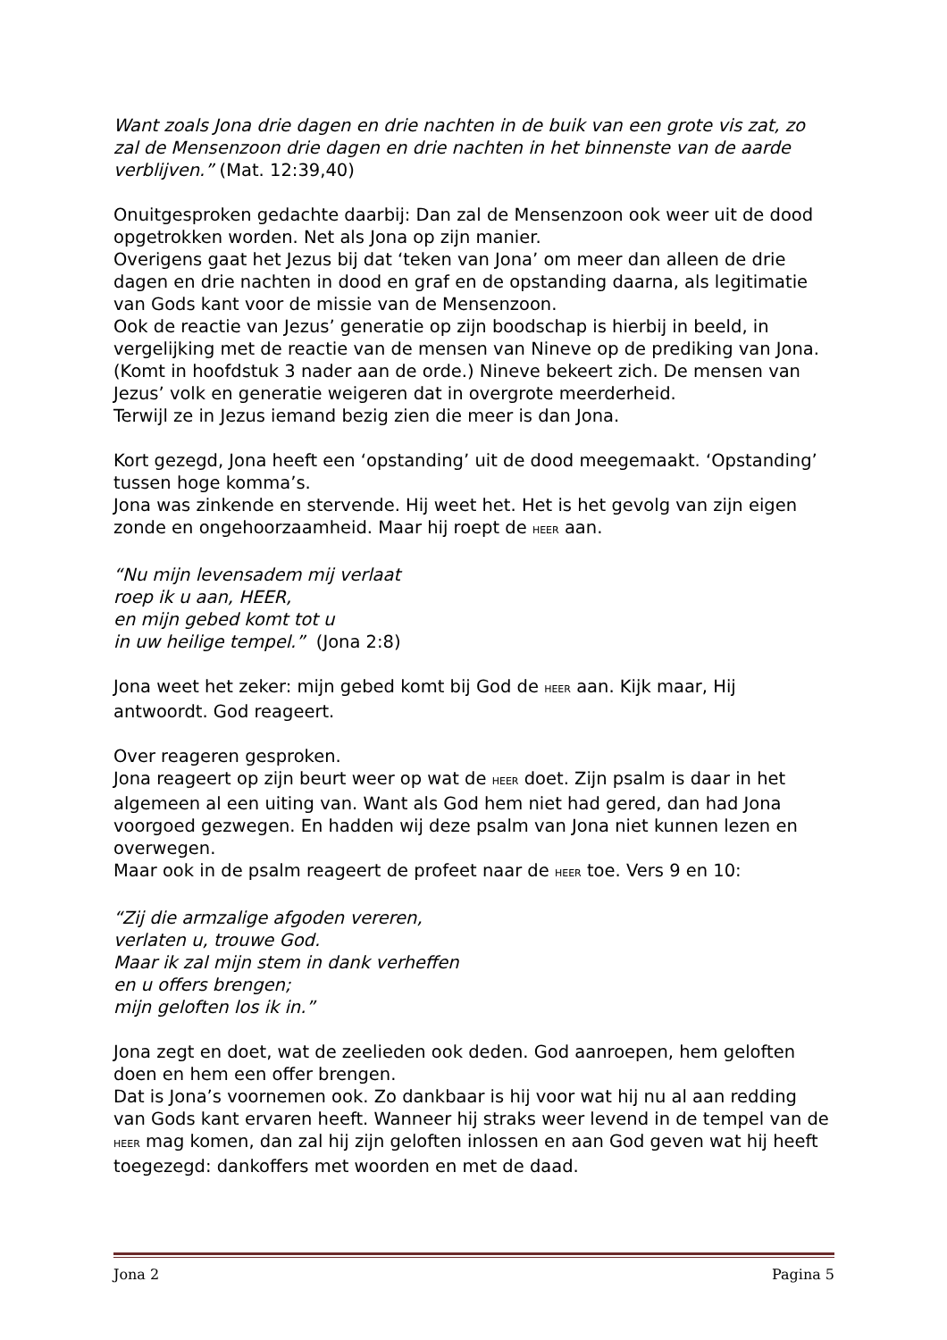Want zoals Jona drie dagen en drie nachten in de buik van een grote vis zat, zo zal de Mensenzoon drie dagen en drie nachten in het binnenste van de aarde verblijven.” (Mat. 12:39,40)
Onuitgesproken gedachte daarbij: Dan zal de Mensenzoon ook weer uit de dood opgetrokken worden. Net als Jona op zijn manier.
Overigens gaat het Jezus bij dat ‘teken van Jona’ om meer dan alleen de drie dagen en drie nachten in dood en graf en de opstanding daarna, als legitimatie van Gods kant voor de missie van de Mensenzoon.
Ook de reactie van Jezus’ generatie op zijn boodschap is hierbij in beeld, in vergelijking met de reactie van de mensen van Nineve op de prediking van Jona. (Komt in hoofdstuk 3 nader aan de orde.) Nineve bekeert zich. De mensen van Jezus’ volk en generatie weigeren dat in overgrote meerderheid.
Terwijl ze in Jezus iemand bezig zien die meer is dan Jona.
Kort gezegd, Jona heeft een ‘opstanding’ uit de dood meegemaakt. ‘Opstanding’ tussen hoge komma’s.
Jona was zinkende en stervende. Hij weet het. Het is het gevolg van zijn eigen zonde en ongehoorzaamheid. Maar hij roept de HEER aan.
“Nu mijn levensadem mij verlaat
roep ik u aan, HEER,
en mijn gebed komt tot u
in uw heilige tempel.” (Jona 2:8)
Jona weet het zeker: mijn gebed komt bij God de HEER aan. Kijk maar, Hij antwoordt. God reageert.
Over reageren gesproken.
Jona reageert op zijn beurt weer op wat de HEER doet. Zijn psalm is daar in het algemeen al een uiting van. Want als God hem niet had gered, dan had Jona voorgoed gezwegen. En hadden wij deze psalm van Jona niet kunnen lezen en overwegen.
Maar ook in de psalm reageert de profeet naar de HEER toe. Vers 9 en 10:
“Zij die armzalige afgoden vereren,
verlaten u, trouwe God.
Maar ik zal mijn stem in dank verheffen
en u offers brengen;
mijn geloften los ik in.”
Jona zegt en doet, wat de zeelieden ook deden. God aanroepen, hem geloften doen en hem een offer brengen.
Dat is Jona’s voornemen ook. Zo dankbaar is hij voor wat hij nu al aan redding van Gods kant ervaren heeft. Wanneer hij straks weer levend in de tempel van de HEER mag komen, dan zal hij zijn geloften inlossen en aan God geven wat hij heeft toegezegd: dankoffers met woorden en met de daad.
Jona 2 Pagina 5